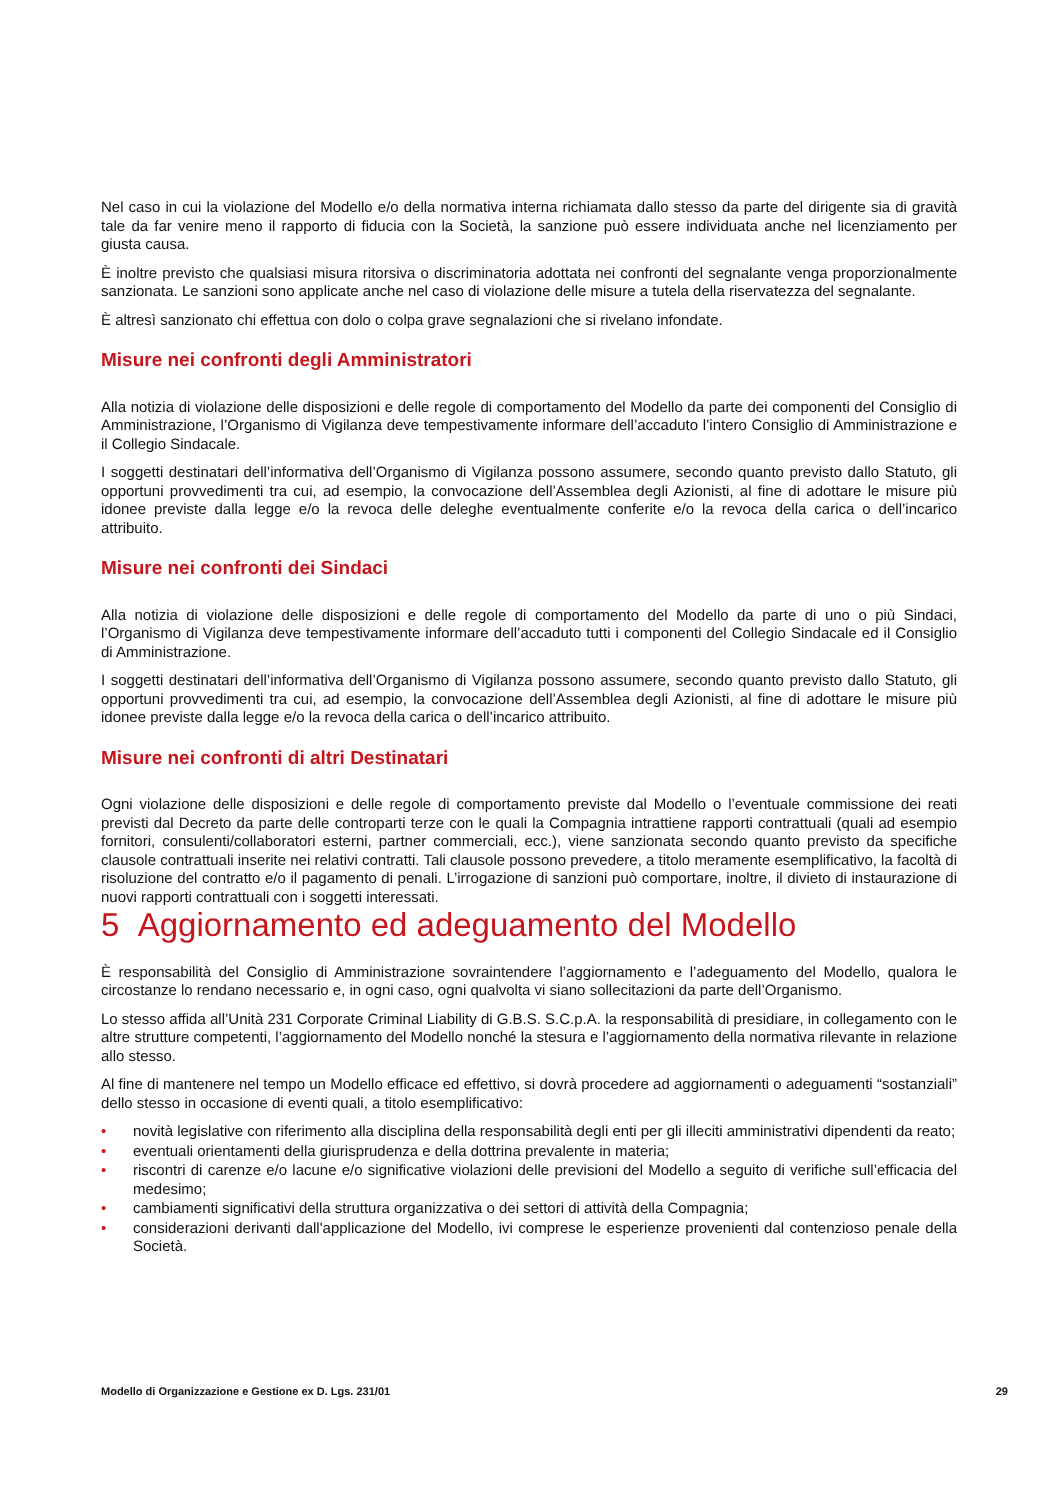Nel caso in cui la violazione del Modello e/o della normativa interna richiamata dallo stesso da parte del dirigente sia di gravità tale da far venire meno il rapporto di fiducia con la Società, la sanzione può essere individuata anche nel licenziamento per giusta causa.
È inoltre previsto che qualsiasi misura ritorsiva o discriminatoria adottata nei confronti del segnalante venga proporzionalmente sanzionata. Le sanzioni sono applicate anche nel caso di violazione delle misure a tutela della riservatezza del segnalante.
È altresì sanzionato chi effettua con dolo o colpa grave segnalazioni che si rivelano infondate.
Misure nei confronti degli Amministratori
Alla notizia di violazione delle disposizioni e delle regole di comportamento del Modello da parte dei componenti del Consiglio di Amministrazione, l’Organismo di Vigilanza deve tempestivamente informare dell’accaduto l’intero Consiglio di Amministrazione e il Collegio Sindacale.
I soggetti destinatari dell’informativa dell’Organismo di Vigilanza possono assumere, secondo quanto previsto dallo Statuto, gli opportuni provvedimenti tra cui, ad esempio, la convocazione dell’Assemblea degli Azionisti, al fine di adottare le misure più idonee previste dalla legge e/o la revoca delle deleghe eventualmente conferite e/o la revoca della carica o dell’incarico attribuito.
Misure nei confronti dei Sindaci
Alla notizia di violazione delle disposizioni e delle regole di comportamento del Modello da parte di uno o più Sindaci, l’Organismo di Vigilanza deve tempestivamente informare dell’accaduto tutti i componenti del Collegio Sindacale ed il Consiglio di Amministrazione.
I soggetti destinatari dell’informativa dell’Organismo di Vigilanza possono assumere, secondo quanto previsto dallo Statuto, gli opportuni provvedimenti tra cui, ad esempio, la convocazione dell’Assemblea degli Azionisti, al fine di adottare le misure più idonee previste dalla legge e/o la revoca della carica o dell’incarico attribuito.
Misure nei confronti di altri Destinatari
Ogni violazione delle disposizioni e delle regole di comportamento previste dal Modello o l’eventuale commissione dei reati previsti dal Decreto da parte delle controparti terze con le quali la Compagnia intrattiene rapporti contrattuali (quali ad esempio fornitori, consulenti/collaboratori esterni, partner commerciali, ecc.), viene sanzionata secondo quanto previsto da specifiche clausole contrattuali inserite nei relativi contratti. Tali clausole possono prevedere, a titolo meramente esemplificativo, la facoltà di risoluzione del contratto e/o il pagamento di penali. L’irrogazione di sanzioni può comportare, inoltre, il divieto di instaurazione di nuovi rapporti contrattuali con i soggetti interessati.
5 Aggiornamento ed adeguamento del Modello
È responsabilità del Consiglio di Amministrazione sovraintendere l’aggiornamento e l’adeguamento del Modello, qualora le circostanze lo rendano necessario e, in ogni caso, ogni qualvolta vi siano sollecitazioni da parte dell’Organismo.
Lo stesso affida all’Unità 231 Corporate Criminal Liability di G.B.S. S.C.p.A. la responsabilità di presidiare, in collegamento con le altre strutture competenti, l’aggiornamento del Modello nonché la stesura e l’aggiornamento della normativa rilevante in relazione allo stesso.
Al fine di mantenere nel tempo un Modello efficace ed effettivo, si dovrà procedere ad aggiornamenti o adeguamenti “sostanziali” dello stesso in occasione di eventi quali, a titolo esemplificativo:
• novità legislative con riferimento alla disciplina della responsabilità degli enti per gli illeciti amministrativi dipendenti da reato;
• eventuali orientamenti della giurisprudenza e della dottrina prevalente in materia;
• riscontri di carenze e/o lacune e/o significative violazioni delle previsioni del Modello a seguito di verifiche sull’efficacia del medesimo;
• cambiamenti significativi della struttura organizzativa o dei settori di attività della Compagnia;
• considerazioni derivanti dall'applicazione del Modello, ivi comprese le esperienze provenienti dal contenzioso penale della Società.
Modello di Organizzazione e Gestione ex D. Lgs. 231/01 29